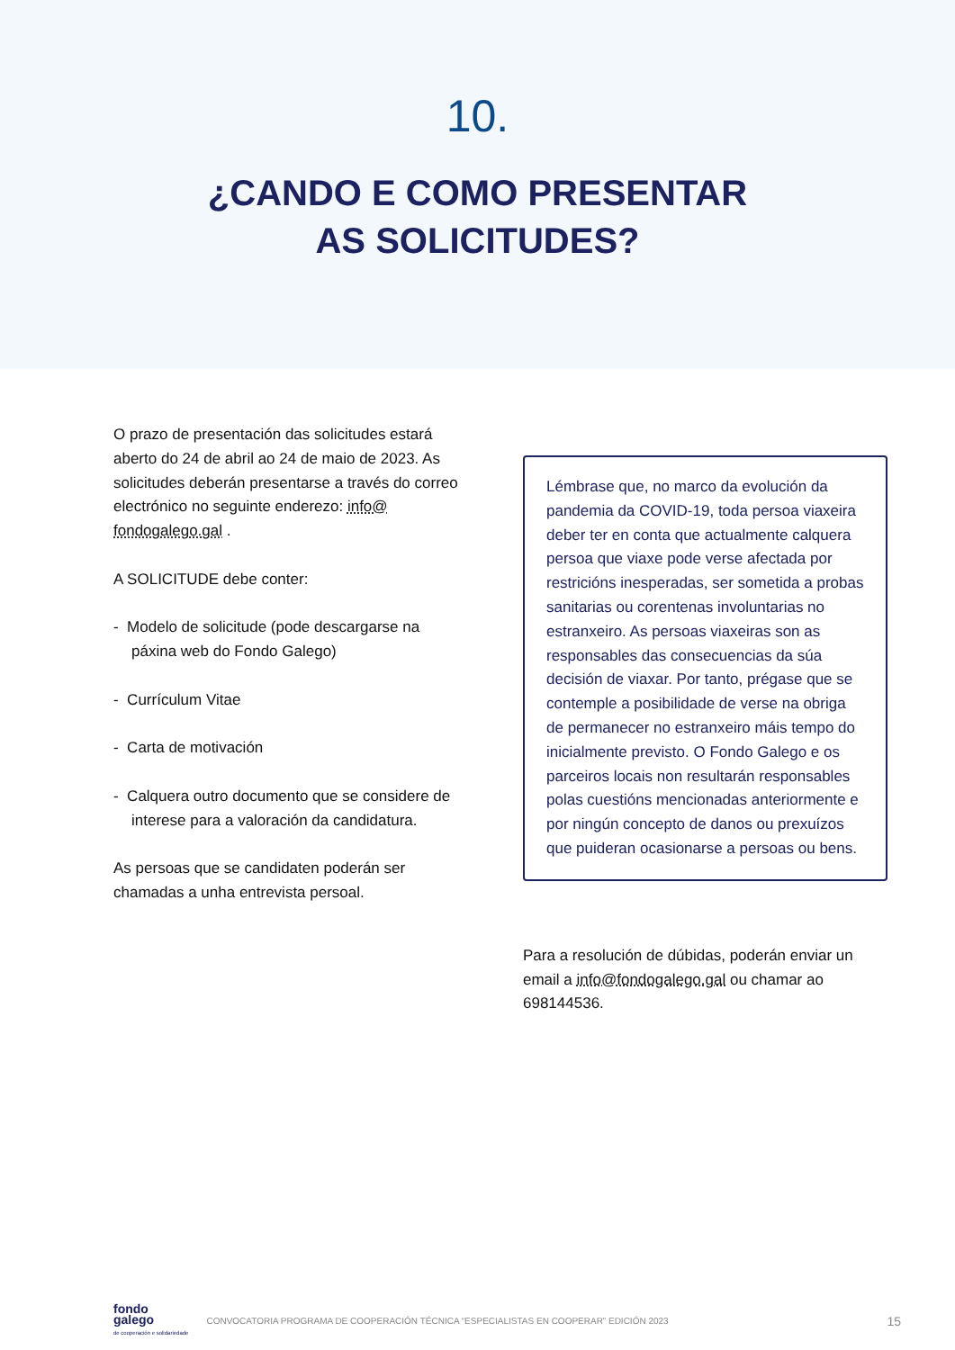10.
¿CANDO E COMO PRESENTAR
AS SOLICITUDES?
O prazo de presentación das solicitudes estará aberto do 24 de abril ao 24 de maio de 2023. As solicitudes deberán presentarse a través do correo electrónico no seguinte enderezo: info@ fondogalego.gal .
A SOLICITUDE debe conter:
- Modelo de solicitude (pode descargarse na páxina web do Fondo Galego)
- Currículum Vitae
- Carta de motivación
- Calquera outro documento que se considere de interese para a valoración da candidatura.
As persoas que se candidaten poderán ser chamadas a unha entrevista persoal.
Lémbrase que, no marco da evolución da pandemia da COVID-19, toda persoa viaxeira deber ter en conta que actualmente calquera persoa que viaxe pode verse afectada por restricións inesperadas, ser sometida a probas sanitarias ou corentenas involuntarias no estranxeiro. As persoas viaxeiras son as responsables das consecuencias da súa decisión de viaxar. Por tanto, prégase que se contemple a posibilidade de verse na obriga de permanecer no estranxeiro máis tempo do inicialmente previsto. O Fondo Galego e os parceiros locais non resultarán responsables polas cuestións mencionadas anteriormente e por ningún concepto de danos ou prexuízos que puideran ocasionarse a persoas ou bens.
Para a resolución de dúbidas, poderán enviar un email a info@fondogalego.gal ou chamar ao 698144536.
fondo
galego
de cooperación e solidariedade
CONVOCATORIA PROGRAMA DE COOPERACIÓN TÉCNICA “ESPECIALISTAS EN COOPERAR” EDICIÓN 2023 15